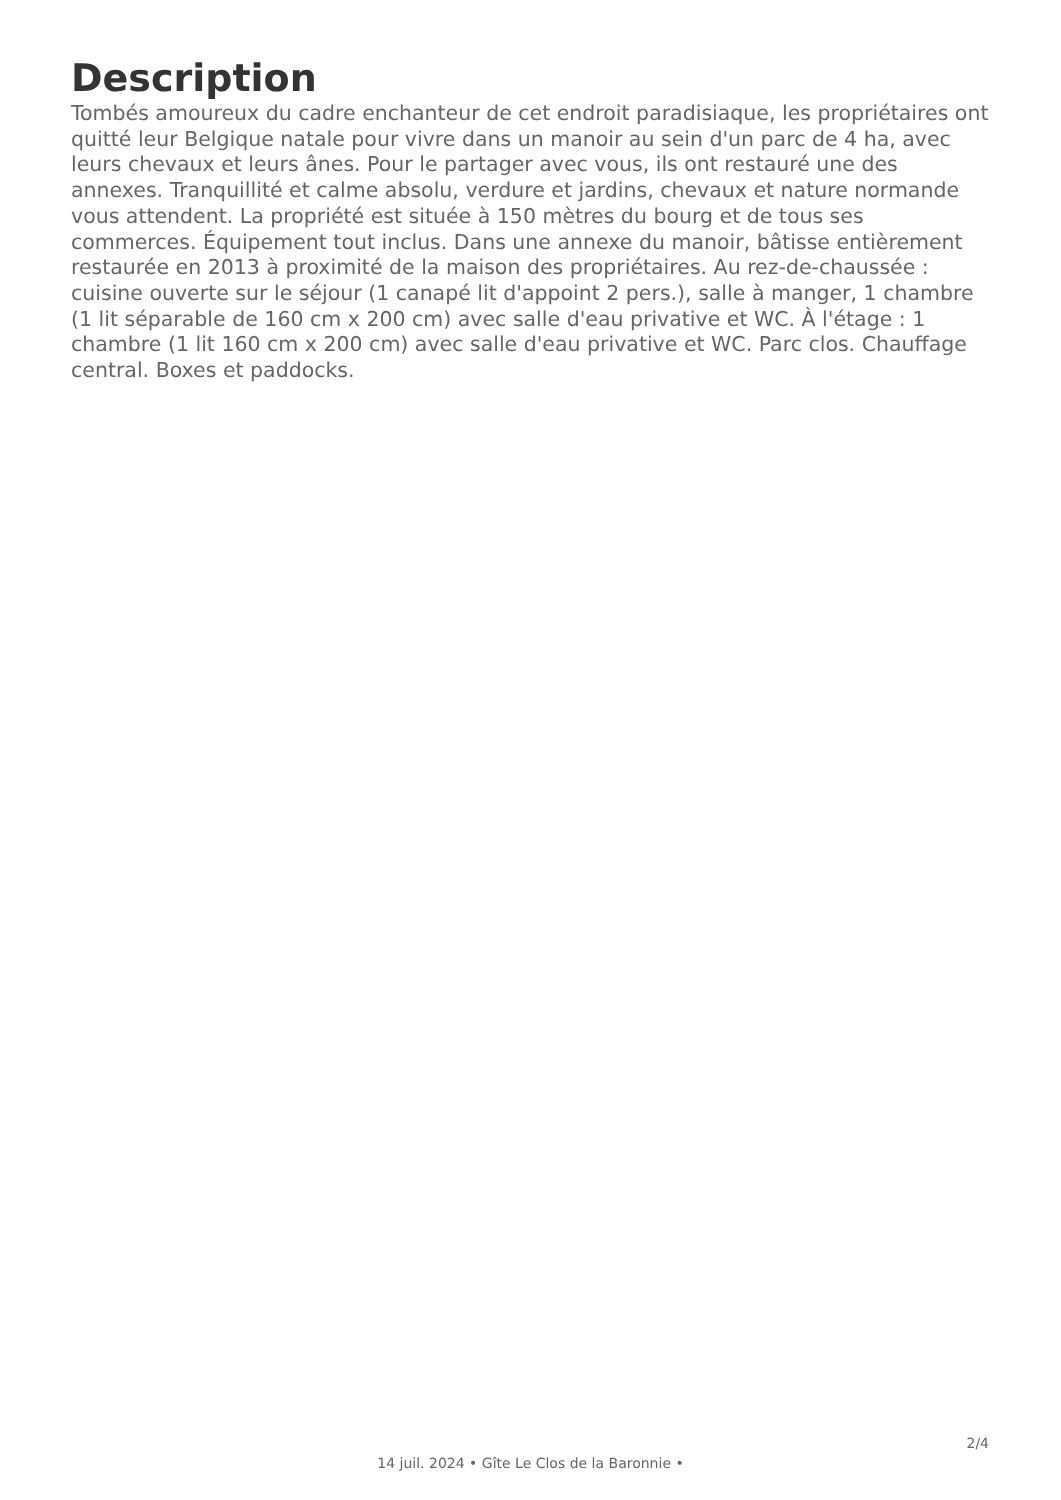Description
Tombés amoureux du cadre enchanteur de cet endroit paradisiaque, les propriétaires ont quitté leur Belgique natale pour vivre dans un manoir au sein d'un parc de 4 ha, avec leurs chevaux et leurs ânes. Pour le partager avec vous, ils ont restauré une des annexes. Tranquillité et calme absolu, verdure et jardins, chevaux et nature normande vous attendent. La propriété est située à 150 mètres du bourg et de tous ses commerces. Équipement tout inclus. Dans une annexe du manoir, bâtisse entièrement restaurée en 2013 à proximité de la maison des propriétaires. Au rez-de-chaussée : cuisine ouverte sur le séjour (1 canapé lit d'appoint 2 pers.), salle à manger, 1 chambre (1 lit séparable de 160 cm x 200 cm) avec salle d'eau privative et WC. À l'étage : 1 chambre (1 lit 160 cm x 200 cm) avec salle d'eau privative et WC. Parc clos. Chauffage central. Boxes et paddocks.
2/4
14 juil. 2024 • Gîte Le Clos de la Baronnie •